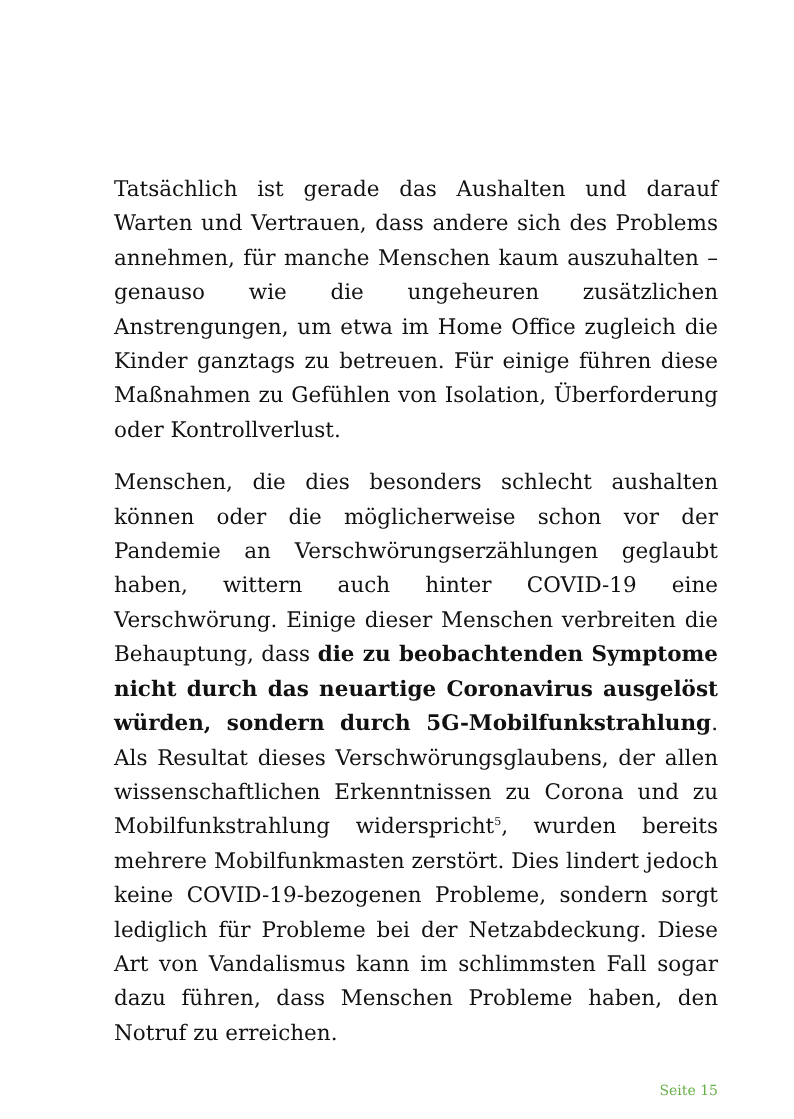Tatsächlich ist gerade das Aushalten und darauf Warten und Vertrauen, dass andere sich des Problems annehmen, für manche Menschen kaum auszuhalten – genauso wie die ungeheuren zusätzlichen Anstrengungen, um etwa im Home Office zugleich die Kinder ganztags zu betreuen. Für einige führen diese Maßnahmen zu Gefühlen von Isolation, Überforderung oder Kontrollverlust.
Menschen, die dies besonders schlecht aushalten können oder die möglicherweise schon vor der Pandemie an Verschwörungserzählungen geglaubt haben, wittern auch hinter COVID-19 eine Verschwörung. Einige dieser Menschen verbreiten die Behauptung, dass die zu beobachtenden Symptome nicht durch das neuartige Coronavirus ausgelöst würden, sondern durch 5G-Mobilfunkstrahlung. Als Resultat dieses Verschwörungsglaubens, der allen wissenschaftlichen Erkenntnissen zu Corona und zu Mobilfunkstrahlung widerspricht<sup>5</sup>, wurden bereits mehrere Mobilfunkmasten zerstört. Dies lindert jedoch keine COVID-19-bezogenen Probleme, sondern sorgt lediglich für Probleme bei der Netzabdeckung. Diese Art von Vandalismus kann im schlimmsten Fall sogar dazu führen, dass Menschen Probleme haben, den Notruf zu erreichen.
Seite 15